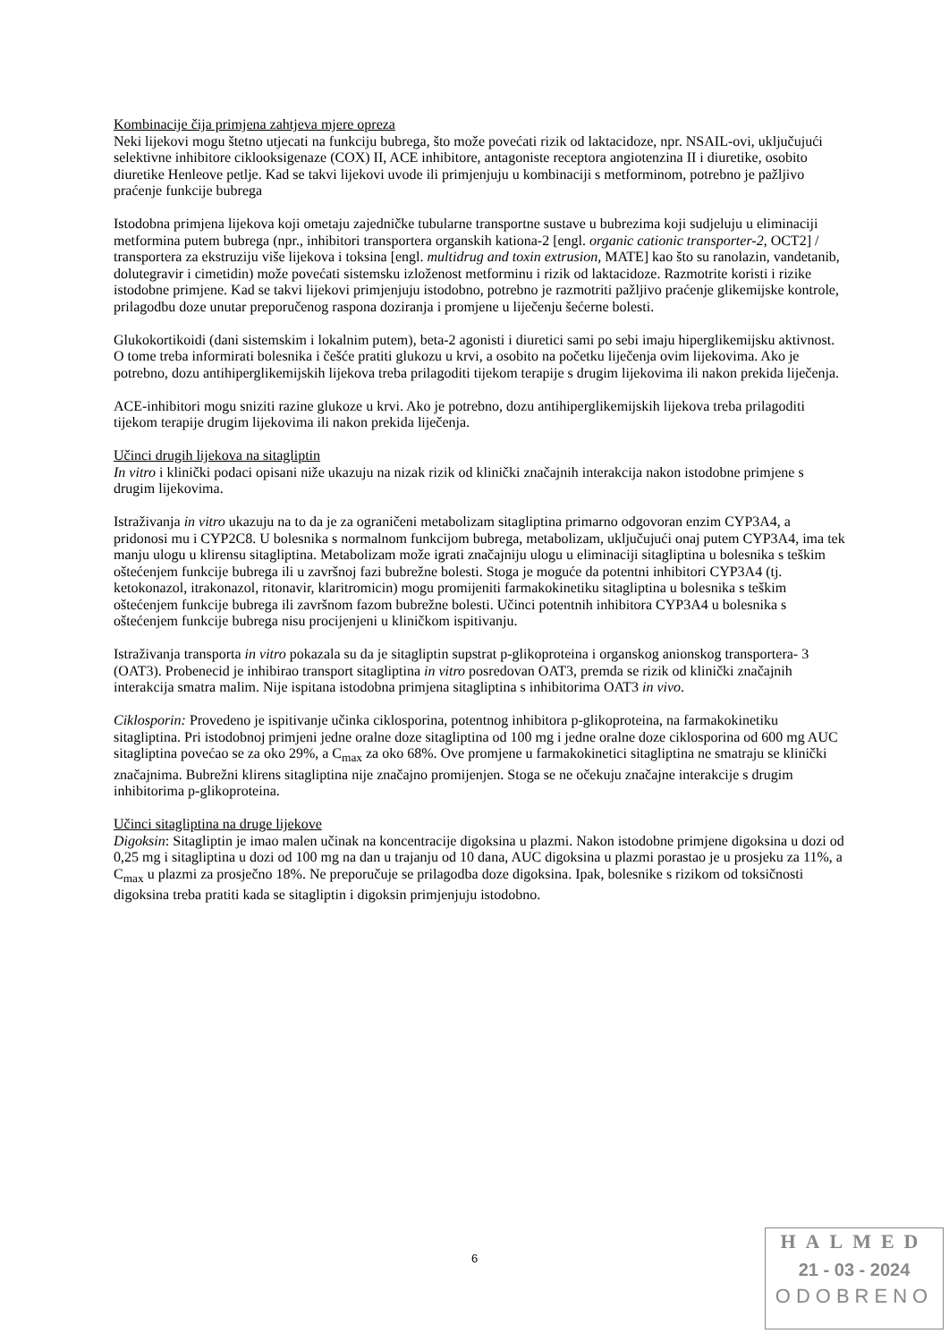Kombinacije čija primjena zahtjeva mjere opreza
Neki lijekovi mogu štetno utjecati na funkciju bubrega, što može povećati rizik od laktacidoze, npr. NSAIL-ovi, uključujući selektivne inhibitore ciklooksigenaze (COX) II, ACE inhibitore, antagoniste receptora angiotenzina II i diuretike, osobito diuretike Henleove petlje. Kad se takvi lijekovi uvode ili primjenjuju u kombinaciji s metforminom, potrebno je pažljivo praćenje funkcije bubrega
Istodobna primjena lijekova koji ometaju zajedničke tubularne transportne sustave u bubrezima koji sudjeluju u eliminaciji metformina putem bubrega (npr., inhibitori transportera organskih kationa-2 [engl. organic cationic transporter-2, OCT2] / transportera za ekstruziju više lijekova i toksina [engl. multidrug and toxin extrusion, MATE] kao što su ranolazin, vandetanib, dolutegravir i cimetidin) može povećati sistemsku izloženost metforminu i rizik od laktacidoze. Razmotrite koristi i rizike istodobne primjene. Kad se takvi lijekovi primjenjuju istodobno, potrebno je razmotriti pažljivo praćenje glikemijske kontrole, prilagodbu doze unutar preporučenog raspona doziranja i promjene u liječenju šećerne bolesti.
Glukokortikoidi (dani sistemskim i lokalnim putem), beta-2 agonisti i diuretici sami po sebi imaju hiperglikemijsku aktivnost. O tome treba informirati bolesnika i češće pratiti glukozu u krvi, a osobito na početku liječenja ovim lijekovima. Ako je potrebno, dozu antihiperglikemijskih lijekova treba prilagoditi tijekom terapije s drugim lijekovima ili nakon prekida liječenja.
ACE-inhibitori mogu sniziti razine glukoze u krvi. Ako je potrebno, dozu antihiperglikemijskih lijekova treba prilagoditi tijekom terapije drugim lijekovima ili nakon prekida liječenja.
Učinci drugih lijekova na sitagliptin
In vitro i klinički podaci opisani niže ukazuju na nizak rizik od klinički značajnih interakcija nakon istodobne primjene s drugim lijekovima.
Istraživanja in vitro ukazuju na to da je za ograničeni metabolizam sitagliptina primarno odgovoran enzim CYP3A4, a pridonosi mu i CYP2C8. U bolesnika s normalnom funkcijom bubrega, metabolizam, uključujući onaj putem CYP3A4, ima tek manju ulogu u klirensu sitagliptina. Metabolizam može igrati značajniju ulogu u eliminaciji sitagliptina u bolesnika s teškim oštećenjem funkcije bubrega ili u završnoj fazi bubrežne bolesti. Stoga je moguće da potentni inhibitori CYP3A4 (tj. ketokonazol, itrakonazol, ritonavir, klaritromicin) mogu promijeniti farmakokinetiku sitagliptina u bolesnika s teškim oštećenjem funkcije bubrega ili završnom fazom bubrežne bolesti. Učinci potentnih inhibitora CYP3A4 u bolesnika s oštećenjem funkcije bubrega nisu procijenjeni u kliničkom ispitivanju.
Istraživanja transporta in vitro pokazala su da je sitagliptin supstrat p-glikoproteina i organskog anionskog transportera- 3 (OAT3). Probenecid je inhibirao transport sitagliptina in vitro posredovan OAT3, premda se rizik od klinički značajnih interakcija smatra malim. Nije ispitana istodobna primjena sitagliptina s inhibitorima OAT3 in vivo.
Ciklosporin: Provedeno je ispitivanje učinka ciklosporina, potentnog inhibitora p-glikoproteina, na farmakokinetiku sitagliptina. Pri istodobnoj primjeni jedne oralne doze sitagliptina od 100 mg i jedne oralne doze ciklosporina od 600 mg AUC sitagliptina povećao se za oko 29%, a C<sub>max</sub> za oko 68%. Ove promjene u farmakokinetici sitagliptina ne smatraju se klinički značajnima. Bubrežni klirens sitagliptina nije značajno promijenjen. Stoga se ne očekuju značajne interakcije s drugim inhibitorima p-glikoproteina.
Učinci sitagliptina na druge lijekove
Digoksin: Sitagliptin je imao malen učinak na koncentracije digoksina u plazmi. Nakon istodobne primjene digoksina u dozi od 0,25 mg i sitagliptina u dozi od 100 mg na dan u trajanju od 10 dana, AUC digoksina u plazmi porastao je u prosjeku za 11%, a C<sub>max</sub> u plazmi za prosječno 18%. Ne preporučuje se prilagodba doze digoksina. Ipak, bolesnike s rizikom od toksičnosti digoksina treba pratiti kada se sitagliptin i digoksin primjenjuju istodobno.
6
HALMED
21 - 03 - 2024
ODOBRENO